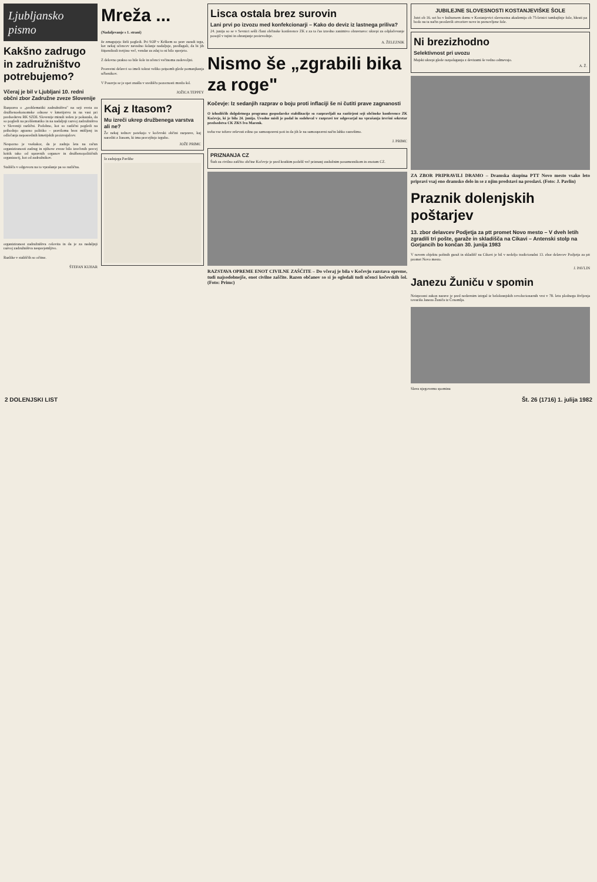Ljubljansko pismo
Kakšno zadrugo in zadružništvo potrebujemo?
Včeraj je bil v Ljubljani 10. redni občni zbor Zadružne zveze Slovenije
Razprava o „problematiki zadružništva" na seji sveta za družbenoekonomske odnose v kmetijstvu in na vasi pri predsedstvu RK SZDL Slovenije minuli teden je pokazala, da so pogledi na problematiko in na nadaljnji razvoj zadružništva v Sloveniji različni. Podobno, kot so različni pogledi na prihodnjo agrarno politiko – praviloma brez mišljenj in odločanja neposrednih kmetijskih proizvajalcev.
Nesporno je vsekakor, da je zadnja leta na račun organiziranosti zadrug in njihove zveze bilo izrečenih precej kritik tako od upravnih organov in družbenopolitičnih organizacij, kot od zadružnikov.
Stališča v odgovoru na to vprašanje pa so različna.
organiziranost zadružništva celovita in da je za nadaljnji razvoj zadružništva nesprejemljivo.
Razlike v stališčih so očitne.
ŠTEFAN KUHAR
Mreža ...
(Nadaljevanje s 1. strani)
že zmagujejo širši pogledi. Pri SOP v Krškem so prav zaradi tega, ker nekaj učencev navadno šolanje nadaljuje, predlagali, da bi jih štipendirali tretjino več, vendar za zdaj to ni bilo sprejeto.
Z delovno prakso so bile šole in učenci večinoma zadovoljni.
Prosvetni delavci so imeli tokrat veliko pripomb glede pomanjkanja učbenikov.
V Posavju se je spet znašla v središču pozornosti mreža šol.
JOŽICA TEPPEY
Kaj z Itasom?
Mu izreči ukrep družbenega varstva ali ne?
Že nekaj tednov potekajo v kočevski občini razprave, kaj narediti z Itasom, ki ima precejšnjo izgubo.
JOŽE PRIMC
Iz zadnjega Pavlihe
Lisca ostala brez surovin
Lani prvi po izvozu med konfekcionarji – Kako do deviz iz lastnega priliva?
24. junija so se v Sevnici sešli člani občinske konference ZK z za ta čas izredno zanimivo obravnavo: ukrepi za odplačevanje posojil v tujini in ohranjanje proizvodnje.
A. ŽELEZNIK
Nismo še „zgrabili bika za roge"
Kočevje: Iz sedanjih razprav o boju proti inflaciji še ni čutiti prave zagnanosti
O izhodiščih dolgoletnega programa gospodarske stabilizacije so razpravljali na razširjeni seji občinske konference ZK Kočevje, ki je bila 24. junija. Uvodne misli je podal in sodeloval v razpravi ter odgovarjal na vprašanja izvršni sekretar predsedstva CK ZKS Ivo Marenk.
treba vse težave reševati edino po samoupravni poti in da jih le na samoupravni način lahko razrešimo.
J. PRIMC
PRIZNANJA CZ
Štab za civilno zaščito občine Kočevje je pred kratkim podelil več priznanj zaslužnim posameznikom in enotam CZ.
RAZSTAVA OPREME ENOT CIVILNE ZAŠČITE – Do včeraj je bila v Kočevju razstava opreme, tudi najsodobnejše, enot civilne zaščite. Razen občanov so si jo ogledali tudi učenci kočevskih šol. (Foto: Primc)
JUBILEJNE SLOVESNOSTI KOSTANJEVIŠKE ŠOLE
Jutri ob 16. uri bo v kulturnem domu v Kostanjevici slavnostna akademija ob 75-letnici tamkajšnje šole, hkrati pa bodo na ta način proslavili otvoritev nove in prenovljene šole.
Ni brezizhodno
Selektivnost pri uvozu
Majski ukrepi glede razpolaganja z devizami še vedno odmevajo.
A. Ž.
ZA ZBOR PRIPRAVILI DRAMO – Dramska skupina PTT Novo mesto vsako leto pripravi vsaj eno dramsko delo in se z njim predstavi na proslavi. (Foto: J. Pavlin)
Praznik dolenjskih poštarjev
13. zbor delavcev Podjetja za ptt promet Novo mesto – V dveh letih zgradili tri pošte, garaže in skladišča na Cikavi – Antenski stolp na Gorjancih bo končan 30. junija 1983
V novem objektu poštnih garaž in skladišč na Cikavi je bil v nedeljo tradicionalni 13. zbor delavcev Podjetja za ptt promet Novo mesto.
J. PAVLIN
Janezu Žuniču v spomin
Neizprosni zakon narave je pred nedavnim iztrgal iz belokranjskih revolucionarnih vrst v 78. letu plodnega življenja tovariša Janeza Žuniča iz Črnomlja.
Slava njegovemu spominu
2 DOLENJSKI LIST Št. 26 (1716) 1. julija 1982